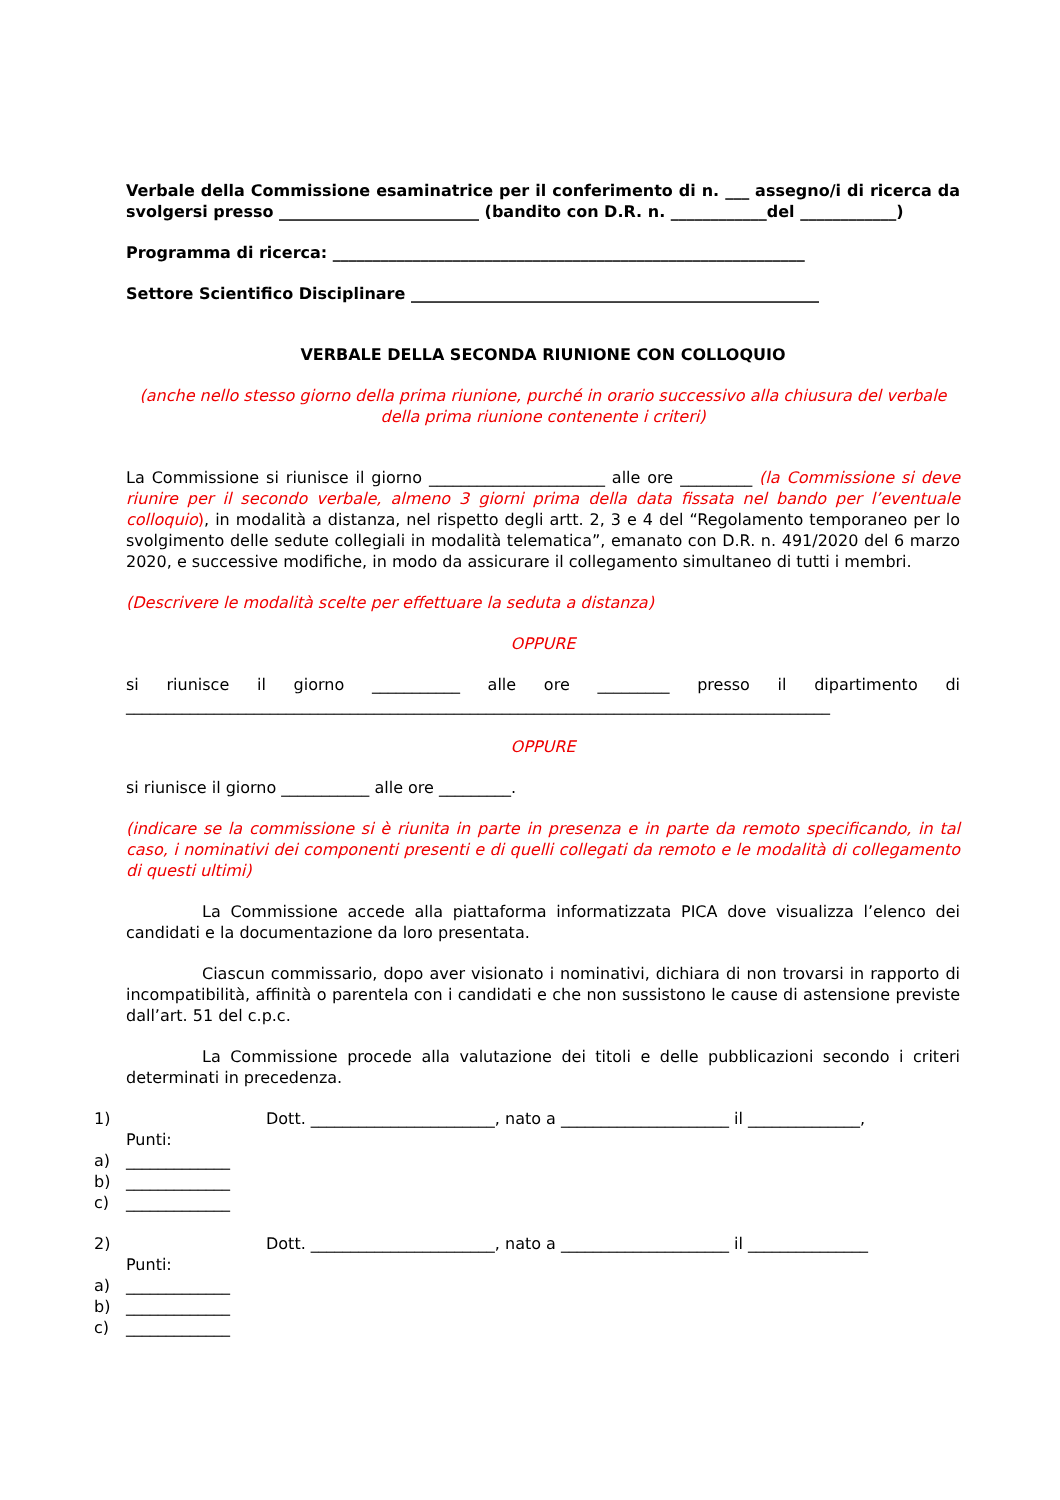Verbale della Commissione esaminatrice per il conferimento di n. ___ assegno/i di ricerca da svolgersi presso _________________________ (bandito con D.R. n. ____________del ____________)
Programma di ricerca: ___________________________________________________________
Settore Scientifico Disciplinare ___________________________________________________
VERBALE DELLA SECONDA RIUNIONE CON COLLOQUIO
(anche nello stesso giorno della prima riunione, purché in orario successivo alla chiusura del verbale della prima riunione contenente i criteri)
La Commissione si riunisce il giorno ______________________ alle ore _________ (la Commissione si deve riunire per il secondo verbale, almeno 3 giorni prima della data fissata nel bando per l’eventuale colloquio), in modalità a distanza, nel rispetto degli artt. 2, 3 e 4 del “Regolamento temporaneo per lo svolgimento delle sedute collegiali in modalità telematica”, emanato con D.R. n. 491/2020 del 6 marzo 2020, e successive modifiche, in modo da assicurare il collegamento simultaneo di tutti i membri.
(Descrivere le modalità scelte per effettuare la seduta a distanza)
OPPURE
si riunisce il giorno ___________ alle ore _________ presso il dipartimento di ________________________________________________________________________________________
OPPURE
si riunisce il giorno ___________ alle ore _________.
(indicare se la commissione si è riunita in parte in presenza e in parte da remoto specificando, in tal caso, i nominativi dei componenti presenti e di quelli collegati da remoto e le modalità di collegamento di questi ultimi)
La Commissione accede alla piattaforma informatizzata PICA dove visualizza l’elenco dei candidati e la documentazione da loro presentata.
Ciascun commissario, dopo aver visionato i nominativi, dichiara di non trovarsi in rapporto di incompatibilità, affinità o parentela con i candidati e che non sussistono le cause di astensione previste dall’art. 51 del c.p.c.
La Commissione procede alla valutazione dei titoli e delle pubblicazioni secondo i criteri determinati in precedenza.
1) Dott. _______________________, nato a _____________________ il ______________,
Punti:
a) _____________
b) _____________
c) _____________
2) Dott. _______________________, nato a _____________________ il _______________
Punti:
a) _____________
b) _____________
c) _____________